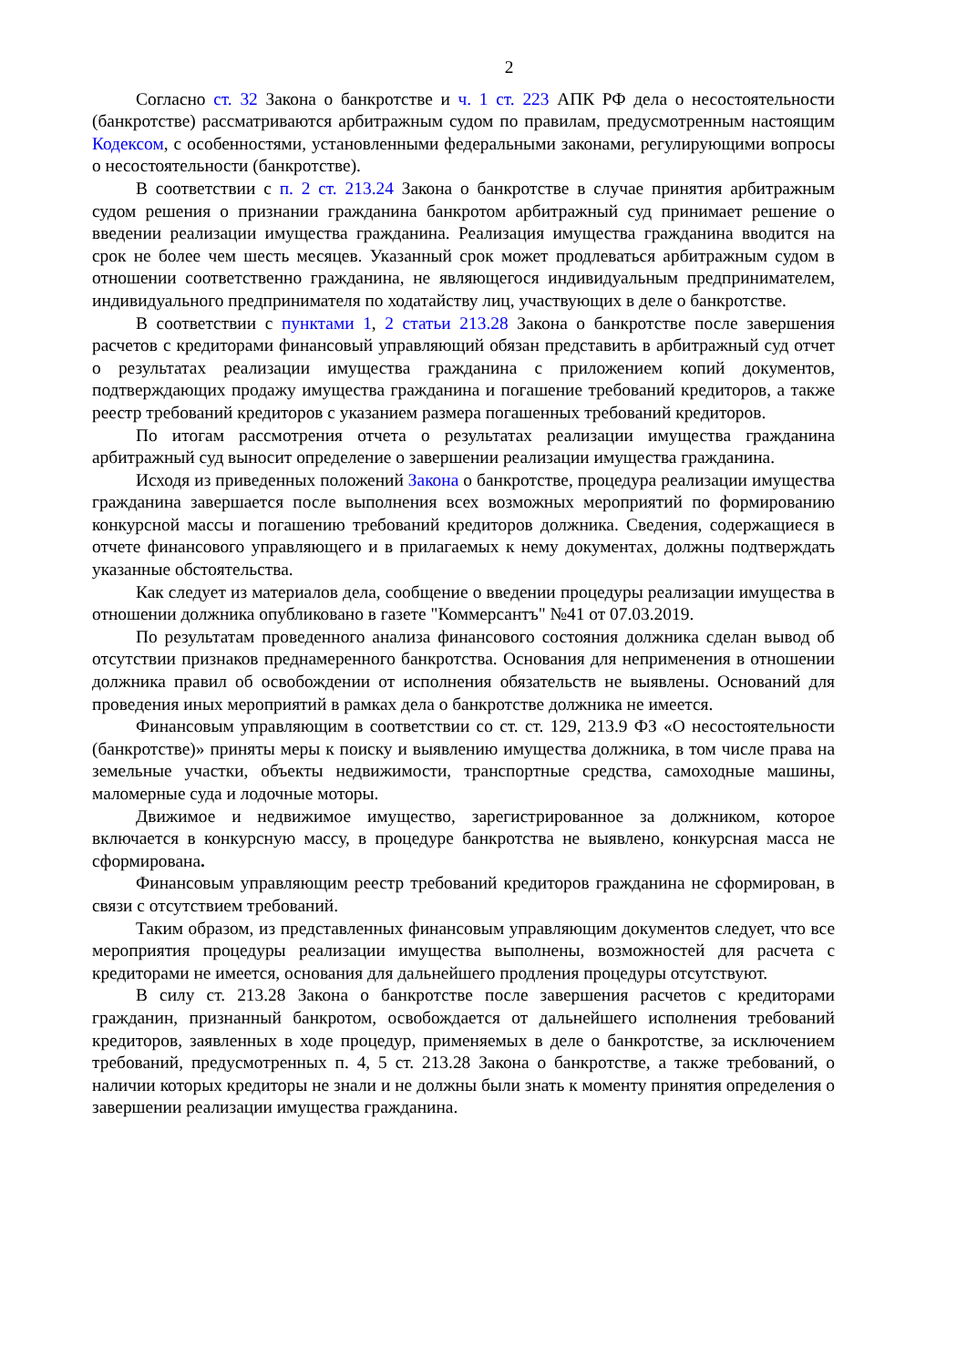2
Согласно ст. 32 Закона о банкротстве и ч. 1 ст. 223 АПК РФ дела о несостоятельности (банкротстве) рассматриваются арбитражным судом по правилам, предусмотренным настоящим Кодексом, с особенностями, установленными федеральными законами, регулирующими вопросы о несостоятельности (банкротстве).
В соответствии с п. 2 ст. 213.24 Закона о банкротстве в случае принятия арбитражным судом решения о признании гражданина банкротом арбитражный суд принимает решение о введении реализации имущества гражданина. Реализация имущества гражданина вводится на срок не более чем шесть месяцев. Указанный срок может продлеваться арбитражным судом в отношении соответственно гражданина, не являющегося индивидуальным предпринимателем, индивидуального предпринимателя по ходатайству лиц, участвующих в деле о банкротстве.
В соответствии с пунктами 1, 2 статьи 213.28 Закона о банкротстве после завершения расчетов с кредиторами финансовый управляющий обязан представить в арбитражный суд отчет о результатах реализации имущества гражданина с приложением копий документов, подтверждающих продажу имущества гражданина и погашение требований кредиторов, а также реестр требований кредиторов с указанием размера погашенных требований кредиторов.
По итогам рассмотрения отчета о результатах реализации имущества гражданина арбитражный суд выносит определение о завершении реализации имущества гражданина.
Исходя из приведенных положений Закона о банкротстве, процедура реализации имущества гражданина завершается после выполнения всех возможных мероприятий по формированию конкурсной массы и погашению требований кредиторов должника. Сведения, содержащиеся в отчете финансового управляющего и в прилагаемых к нему документах, должны подтверждать указанные обстоятельства.
Как следует из материалов дела, сообщение о введении процедуры реализации имущества в отношении должника опубликовано в газете "Коммерсантъ" №41 от 07.03.2019.
По результатам проведенного анализа финансового состояния должника сделан вывод об отсутствии признаков преднамеренного банкротства. Основания для неприменения в отношении должника правил об освобождении от исполнения обязательств не выявлены. Оснований для проведения иных мероприятий в рамках дела о банкротстве должника не имеется.
Финансовым управляющим в соответствии со ст. ст. 129, 213.9 ФЗ «О несостоятельности (банкротстве)» приняты меры к поиску и выявлению имущества должника, в том числе права на земельные участки, объекты недвижимости, транспортные средства, самоходные машины, маломерные суда и лодочные моторы.
Движимое и недвижимое имущество, зарегистрированное за должником, которое включается в конкурсную массу, в процедуре банкротства не выявлено, конкурсная масса не сформирована.
Финансовым управляющим реестр требований кредиторов гражданина не сформирован, в связи с отсутствием требований.
Таким образом, из представленных финансовым управляющим документов следует, что все мероприятия процедуры реализации имущества выполнены, возможностей для расчета с кредиторами не имеется, основания для дальнейшего продления процедуры отсутствуют.
В силу ст. 213.28 Закона о банкротстве после завершения расчетов с кредиторами гражданин, признанный банкротом, освобождается от дальнейшего исполнения требований кредиторов, заявленных в ходе процедур, применяемых в деле о банкротстве, за исключением требований, предусмотренных п. 4, 5 ст. 213.28 Закона о банкротстве, а также требований, о наличии которых кредиторы не знали и не должны были знать к моменту принятия определения о завершении реализации имущества гражданина.